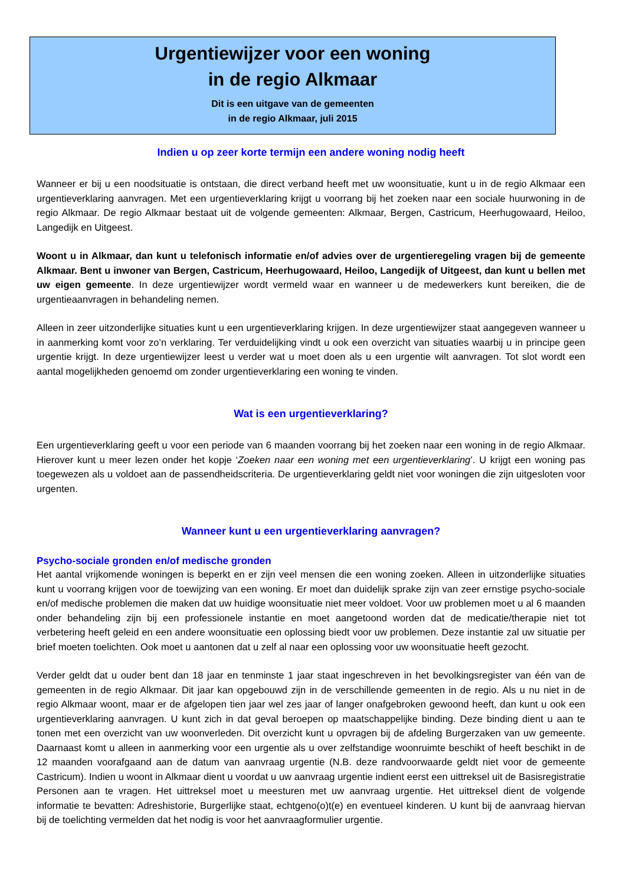Urgentiewijzer voor een woning
in de regio Alkmaar
Dit is een uitgave van de gemeenten
in de regio Alkmaar, juli 2015
Indien u op zeer korte termijn een andere woning nodig heeft
Wanneer er bij u een noodsituatie is ontstaan, die direct verband heeft met uw woonsituatie, kunt u in de regio Alkmaar een urgentieverklaring aanvragen. Met een urgentieverklaring krijgt u voorrang bij het zoeken naar een sociale huurwoning in de regio Alkmaar. De regio Alkmaar bestaat uit de volgende gemeenten: Alkmaar, Bergen, Castricum, Heerhugowaard, Heiloo, Langedijk en Uitgeest.
Woont u in Alkmaar, dan kunt u telefonisch informatie en/of advies over de urgentieregeling vragen bij de gemeente Alkmaar. Bent u inwoner van Bergen, Castricum, Heerhugowaard, Heiloo, Langedijk of Uitgeest, dan kunt u bellen met uw eigen gemeente. In deze urgentiewijzer wordt vermeld waar en wanneer u de medewerkers kunt bereiken, die de urgentieaanvragen in behandeling nemen.
Alleen in zeer uitzonderlijke situaties kunt u een urgentieverklaring krijgen. In deze urgentiewijzer staat aangegeven wanneer u in aanmerking komt voor zo’n verklaring. Ter verduidelijking vindt u ook een overzicht van situaties waarbij u in principe geen urgentie krijgt. In deze urgentiewijzer leest u verder wat u moet doen als u een urgentie wilt aanvragen. Tot slot wordt een aantal mogelijkheden genoemd om zonder urgentieverklaring een woning te vinden.
Wat is een urgentieverklaring?
Een urgentieverklaring geeft u voor een periode van 6 maanden voorrang bij het zoeken naar een woning in de regio Alkmaar. Hierover kunt u meer lezen onder het kopje ‘Zoeken naar een woning met een urgentieverklaring’. U krijgt een woning pas toegewezen als u voldoet aan de passendheidscriteria. De urgentieverklaring geldt niet voor woningen die zijn uitgesloten voor urgenten.
Wanneer kunt u een urgentieverklaring aanvragen?
Psycho-sociale gronden en/of medische gronden
Het aantal vrijkomende woningen is beperkt en er zijn veel mensen die een woning zoeken. Alleen in uitzonderlijke situaties kunt u voorrang krijgen voor de toewijzing van een woning. Er moet dan duidelijk sprake zijn van zeer ernstige psycho-sociale en/of medische problemen die maken dat uw huidige woonsituatie niet meer voldoet. Voor uw problemen moet u al 6 maanden onder behandeling zijn bij een professionele instantie en moet aangetoond worden dat de medicatie/therapie niet tot verbetering heeft geleid en een andere woonsituatie een oplossing biedt voor uw problemen. Deze instantie zal uw situatie per brief moeten toelichten. Ook moet u aantonen dat u zelf al naar een oplossing voor uw woonsituatie heeft gezocht.
Verder geldt dat u ouder bent dan 18 jaar en tenminste 1 jaar staat ingeschreven in het bevolkingsregister van één van de gemeenten in de regio Alkmaar. Dit jaar kan opgebouwd zijn in de verschillende gemeenten in de regio. Als u nu niet in de regio Alkmaar woont, maar er de afgelopen tien jaar wel zes jaar of langer onafgebroken gewoond heeft, dan kunt u ook een urgentieverklaring aanvragen. U kunt zich in dat geval beroepen op maatschappelijke binding. Deze binding dient u aan te tonen met een overzicht van uw woonverleden. Dit overzicht kunt u opvragen bij de afdeling Burgerzaken van uw gemeente. Daarnaast komt u alleen in aanmerking voor een urgentie als u over zelfstandige woonruimte beschikt of heeft beschikt in de 12 maanden voorafgaand aan de datum van aanvraag urgentie (N.B. deze randvoorwaarde geldt niet voor de gemeente Castricum). Indien u woont in Alkmaar dient u voordat u uw aanvraag urgentie indient eerst een uittreksel uit de Basisregistratie Personen aan te vragen. Het uittreksel moet u meesturen met uw aanvraag urgentie. Het uittreksel dient de volgende informatie te bevatten: Adreshistorie, Burgerlijke staat, echtgeno(o)t(e) en eventueel kinderen. U kunt bij de aanvraag hiervan bij de toelichting vermelden dat het nodig is voor het aanvraagformulier urgentie.